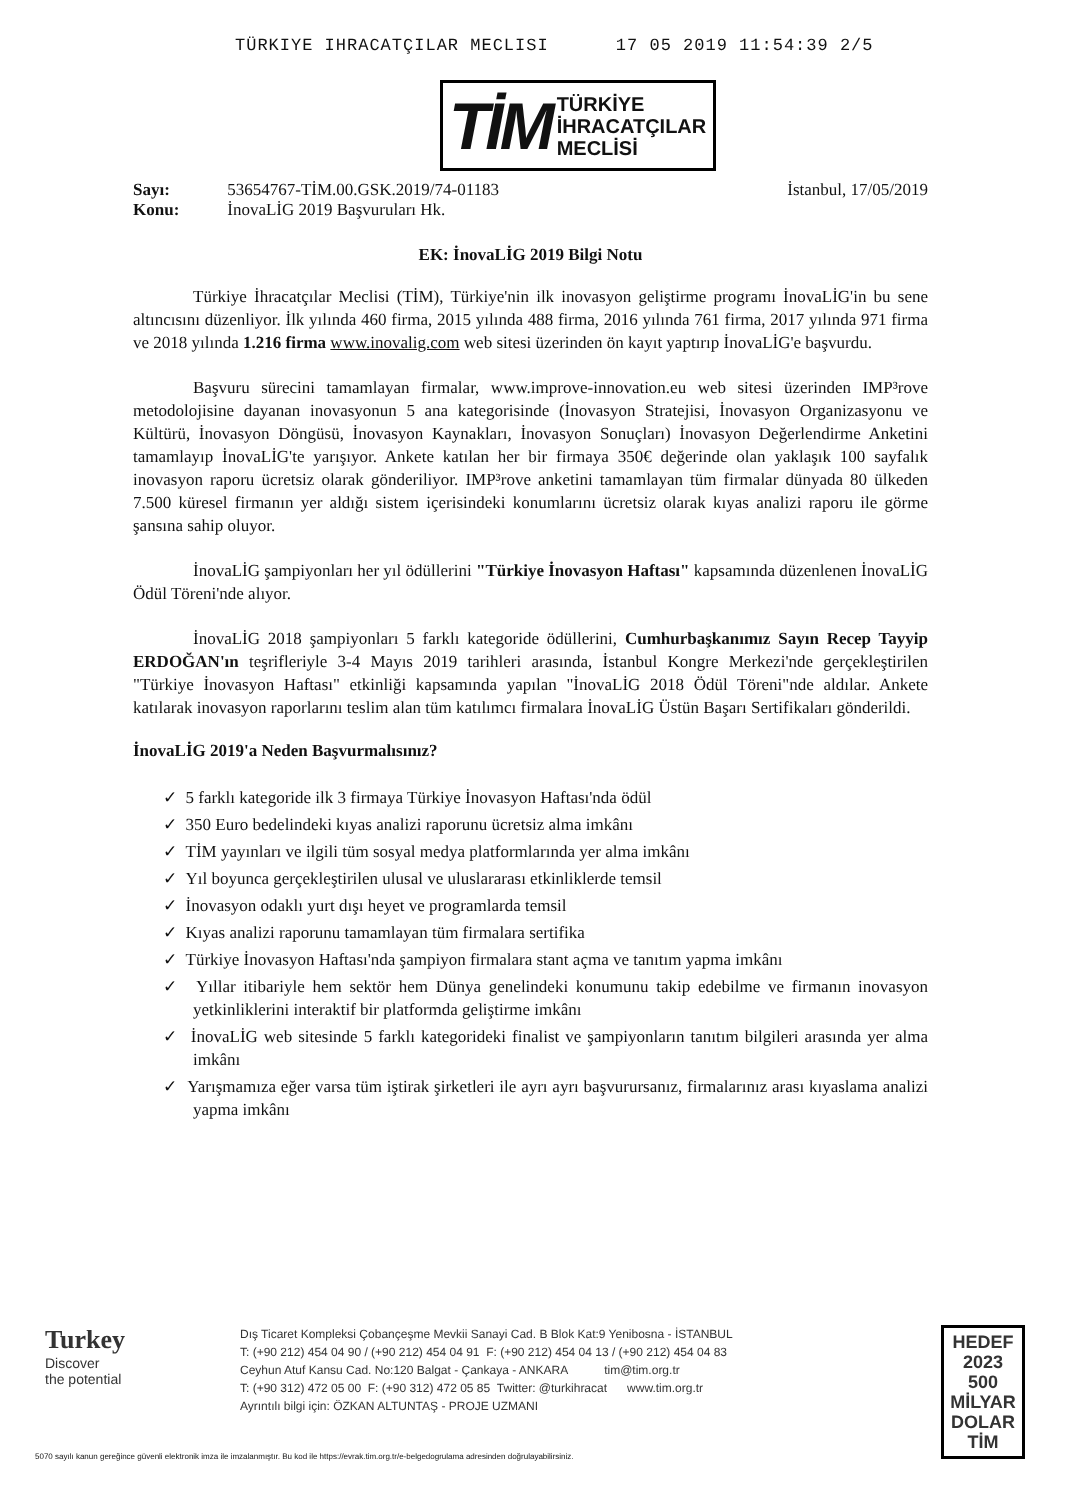TÜRKIYE IHRACATÇILAR MECLISI 17 05 2019 11:54:39 2/5
TİM TÜRKİYE
İHRACATÇILAR
MECLİSİ
Sayı: 53654767-TİM.00.GSK.2019/74-01183
Konu: İnovaLİG 2019 Başvuruları Hk.
İstanbul, 17/05/2019
EK: İnovaLİG 2019 Bilgi Notu
Türkiye İhracatçılar Meclisi (TİM), Türkiye'nin ilk inovasyon geliştirme programı İnovaLİG'in bu sene altıncısını düzenliyor. İlk yılında 460 firma, 2015 yılında 488 firma, 2016 yılında 761 firma, 2017 yılında 971 firma ve 2018 yılında 1.216 firma www.inovalig.com web sitesi üzerinden ön kayıt yaptırıp İnovaLİG'e başvurdu.
Başvuru sürecini tamamlayan firmalar, www.improve-innovation.eu web sitesi üzerinden IMP³rove metodolojisine dayanan inovasyonun 5 ana kategorisinde (İnovasyon Stratejisi, İnovasyon Organizasyonu ve Kültürü, İnovasyon Döngüsü, İnovasyon Kaynakları, İnovasyon Sonuçları) İnovasyon Değerlendirme Anketini tamamlayıp İnovaLİG'te yarışıyor. Ankete katılan her bir firmaya 350€ değerinde olan yaklaşık 100 sayfalık inovasyon raporu ücretsiz olarak gönderiliyor. IMP³rove anketini tamamlayan tüm firmalar dünyada 80 ülkeden 7.500 küresel firmanın yer aldığı sistem içerisindeki konumlarını ücretsiz olarak kıyas analizi raporu ile görme şansına sahip oluyor.
İnovaLİG şampiyonları her yıl ödüllerini "Türkiye İnovasyon Haftası" kapsamında düzenlenen İnovaLİG Ödül Töreni'nde alıyor.
İnovaLİG 2018 şampiyonları 5 farklı kategoride ödüllerini, Cumhurbaşkanımız Sayın Recep Tayyip ERDOĞAN'ın teşrifleriyle 3-4 Mayıs 2019 tarihleri arasında, İstanbul Kongre Merkezi'nde gerçekleştirilen "Türkiye İnovasyon Haftası" etkinliği kapsamında yapılan "İnovaLİG 2018 Ödül Töreni"nde aldılar. Ankete katılarak inovasyon raporlarını teslim alan tüm katılımcı firmalara İnovaLİG Üstün Başarı Sertifikaları gönderildi.
İnovaLİG 2019'a Neden Başvurmalısınız?
✓ 5 farklı kategoride ilk 3 firmaya Türkiye İnovasyon Haftası'nda ödül
✓ 350 Euro bedelindeki kıyas analizi raporunu ücretsiz alma imkânı
✓ TİM yayınları ve ilgili tüm sosyal medya platformlarında yer alma imkânı
✓ Yıl boyunca gerçekleştirilen ulusal ve uluslararası etkinliklerde temsil
✓ İnovasyon odaklı yurt dışı heyet ve programlarda temsil
✓ Kıyas analizi raporunu tamamlayan tüm firmalara sertifika
✓ Türkiye İnovasyon Haftası'nda şampiyon firmalara stant açma ve tanıtım yapma imkânı
✓ Yıllar itibariyle hem sektör hem Dünya genelindeki konumunu takip edebilme ve firmanın inovasyon yetkinliklerini interaktif bir platformda geliştirme imkânı
✓ İnovaLİG web sitesinde 5 farklı kategorideki finalist ve şampiyonların tanıtım bilgileri arasında yer alma imkânı
✓ Yarışmamıza eğer varsa tüm iştirak şirketleri ile ayrı ayrı başvurursanız, firmalarınız arası kıyaslama analizi yapma imkânı
Turkey
Discover
the potential
Dış Ticaret Kompleksi Çobançeşme Mevkii Sanayi Cad. B Blok Kat:9 Yenibosna - İSTANBUL
T: (+90 212) 454 04 90 / (+90 212) 454 04 91 F: (+90 212) 454 04 13 / (+90 212) 454 04 83
Ceyhun Atuf Kansu Cad. No:120 Balgat - Çankaya - ANKARA tim@tim.org.tr
T: (+90 312) 472 05 00 F: (+90 312) 472 05 85 Twitter: @turkihracat www.tim.org.tr
Ayrıntılı bilgi için: ÖZKAN ALTUNTAŞ - PROJE UZMANI
HEDEF
2023
500
MİLYAR DOLAR
TİM
5070 sayılı kanun gereğince güvenli elektronik imza ile imzalanmıştır. Bu kod ile https://evrak.tim.org.tr/e-belgedogrulama adresinden doğrulayabilirsiniz.